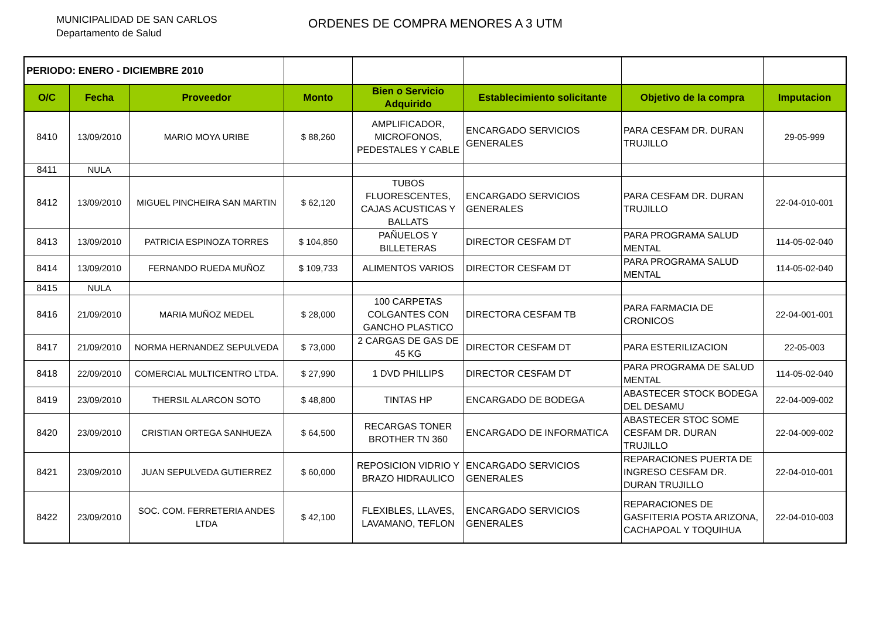MUNICIPALIDAD DE SAN CARLOS
Departamento de Salud
ORDENES DE COMPRA MENORES A 3 UTM
| PERIODO: ENERO - DICIEMBRE 2010 | | | | | | | |
| O/C | Fecha | Proveedor | Monto | Bien o Servicio Adquirido | Establecimiento solicitante | Objetivo de la compra | Imputacion |
| 8410 | 13/09/2010 | MARIO MOYA URIBE | $ 88,260 | AMPLIFICADOR, MICROFONOS, PEDESTALES Y CABLE | ENCARGADO SERVICIOS GENERALES | PARA CESFAM DR. DURAN TRUJILLO | 29-05-999 |
| 8411 | NULA | | | | | | |
| 8412 | 13/09/2010 | MIGUEL PINCHEIRA SAN MARTIN | $ 62,120 | TUBOS FLUORESCENTES, CAJAS ACUSTICAS Y BALLATS | ENCARGADO SERVICIOS GENERALES | PARA CESFAM DR. DURAN TRUJILLO | 22-04-010-001 |
| 8413 | 13/09/2010 | PATRICIA ESPINOZA TORRES | $ 104,850 | PAÑUELOS Y BILLETERAS | DIRECTOR CESFAM DT | PARA PROGRAMA SALUD MENTAL | 114-05-02-040 |
| 8414 | 13/09/2010 | FERNANDO RUEDA MUÑOZ | $ 109,733 | ALIMENTOS VARIOS | DIRECTOR CESFAM DT | PARA PROGRAMA SALUD MENTAL | 114-05-02-040 |
| 8415 | NULA | | | | | | |
| 8416 | 21/09/2010 | MARIA MUÑOZ MEDEL | $ 28,000 | 100 CARPETAS COLGANTES CON GANCHO PLASTICO | DIRECTORA CESFAM TB | PARA FARMACIA DE CRONICOS | 22-04-001-001 |
| 8417 | 21/09/2010 | NORMA HERNANDEZ SEPULVEDA | $ 73,000 | 2 CARGAS DE GAS DE 45 KG | DIRECTOR CESFAM DT | PARA ESTERILIZACION | 22-05-003 |
| 8418 | 22/09/2010 | COMERCIAL MULTICENTRO LTDA. | $ 27,990 | 1 DVD PHILLIPS | DIRECTOR CESFAM DT | PARA PROGRAMA DE SALUD MENTAL | 114-05-02-040 |
| 8419 | 23/09/2010 | THERSIL ALARCON SOTO | $ 48,800 | TINTAS HP | ENCARGADO DE BODEGA | ABASTECER STOCK BODEGA DEL DESAMU | 22-04-009-002 |
| 8420 | 23/09/2010 | CRISTIAN ORTEGA SANHUEZA | $ 64,500 | RECARGAS TONER BROTHER TN 360 | ENCARGADO DE INFORMATICA | ABASTECER STOC SOME CESFAM DR. DURAN TRUJILLO | 22-04-009-002 |
| 8421 | 23/09/2010 | JUAN SEPULVEDA GUTIERREZ | $ 60,000 | REPOSICION VIDRIO Y BRAZO HIDRAULICO | ENCARGADO SERVICIOS GENERALES | REPARACIONES PUERTA DE INGRESO CESFAM DR. DURAN TRUJILLO | 22-04-010-001 |
| 8422 | 23/09/2010 | SOC. COM. FERRETERIA ANDES LTDA | $ 42,100 | FLEXIBLES, LLAVES, LAVAMANO, TEFLON | ENCARGADO SERVICIOS GENERALES | REPARACIONES DE GASFITERIA POSTA ARIZONA, CACHAPOAL Y TOQUIHUA | 22-04-010-003 |